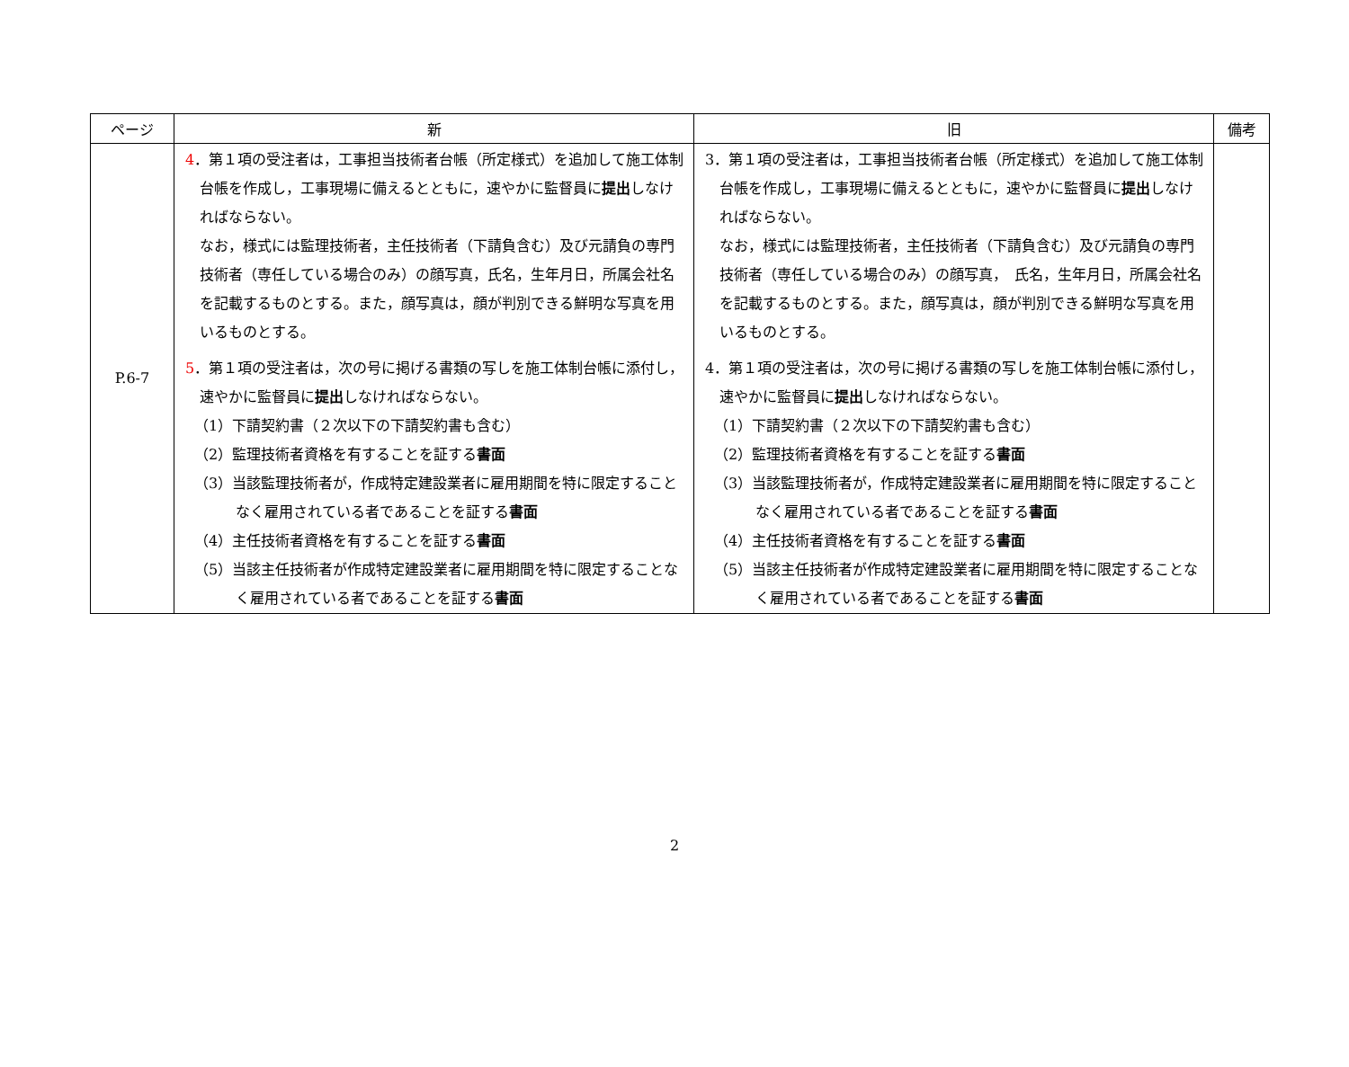| ページ | 新 | 旧 | 備考 |
| --- | --- | --- | --- |
| P.6-7 | 4 ．第１項の受注者は，工事担当技術者台帳（所定様式）を追加して施工体制台帳を作成し，工事現場に備えるとともに，速やかに監督員に 提出 しなければならない。 なお，様式には監理技術者，主任技術者（下請負含む）及び元請負の専門技術者（専任している場合のみ）の顔写真，氏名，生年月日，所属会社名を記載するものとする。また，顔写真は，顔が判別できる鮮明な写真を用いるものとする。 5 ．第１項の受注者は，次の号に掲げる書類の写しを施工体制台帳に添付し，速やかに監督員に 提出 しなければならない。 （1）下請契約書（２次以下の下請契約書も含む） （2）監理技術者資格を有することを証する 書面 （3）当該監理技術者が，作成特定建設業者に雇用期間を特に限定することなく雇用されている者であることを証する 書面 （4）主任技術者資格を有することを証する 書面 （5）当該主任技術者が作成特定建設業者に雇用期間を特に限定することなく雇用されている者であることを証する 書面 | 3．第１項の受注者は，工事担当技術者台帳（所定様式）を追加して施工体制台帳を作成し，工事現場に備えるとともに，速やかに監督員に 提出 しなければならない。 なお，様式には監理技術者，主任技術者（下請負含む）及び元請負の専門技術者（専任している場合のみ）の顔写真， 氏名，生年月日，所属会社名を記載するものとする。また，顔写真は，顔が判別できる鮮明な写真を用いるものとする。 4．第１項の受注者は，次の号に掲げる書類の写しを施工体制台帳に添付し，速やかに監督員に 提出 しなければならない。 （1）下請契約書（２次以下の下請契約書も含む） （2）監理技術者資格を有することを証する 書面 （3）当該監理技術者が，作成特定建設業者に雇用期間を特に限定することなく雇用されている者であることを証する 書面 （4）主任技術者資格を有することを証する 書面 （5）当該主任技術者が作成特定建設業者に雇用期間を特に限定することなく雇用されている者であることを証する 書面 | |
2